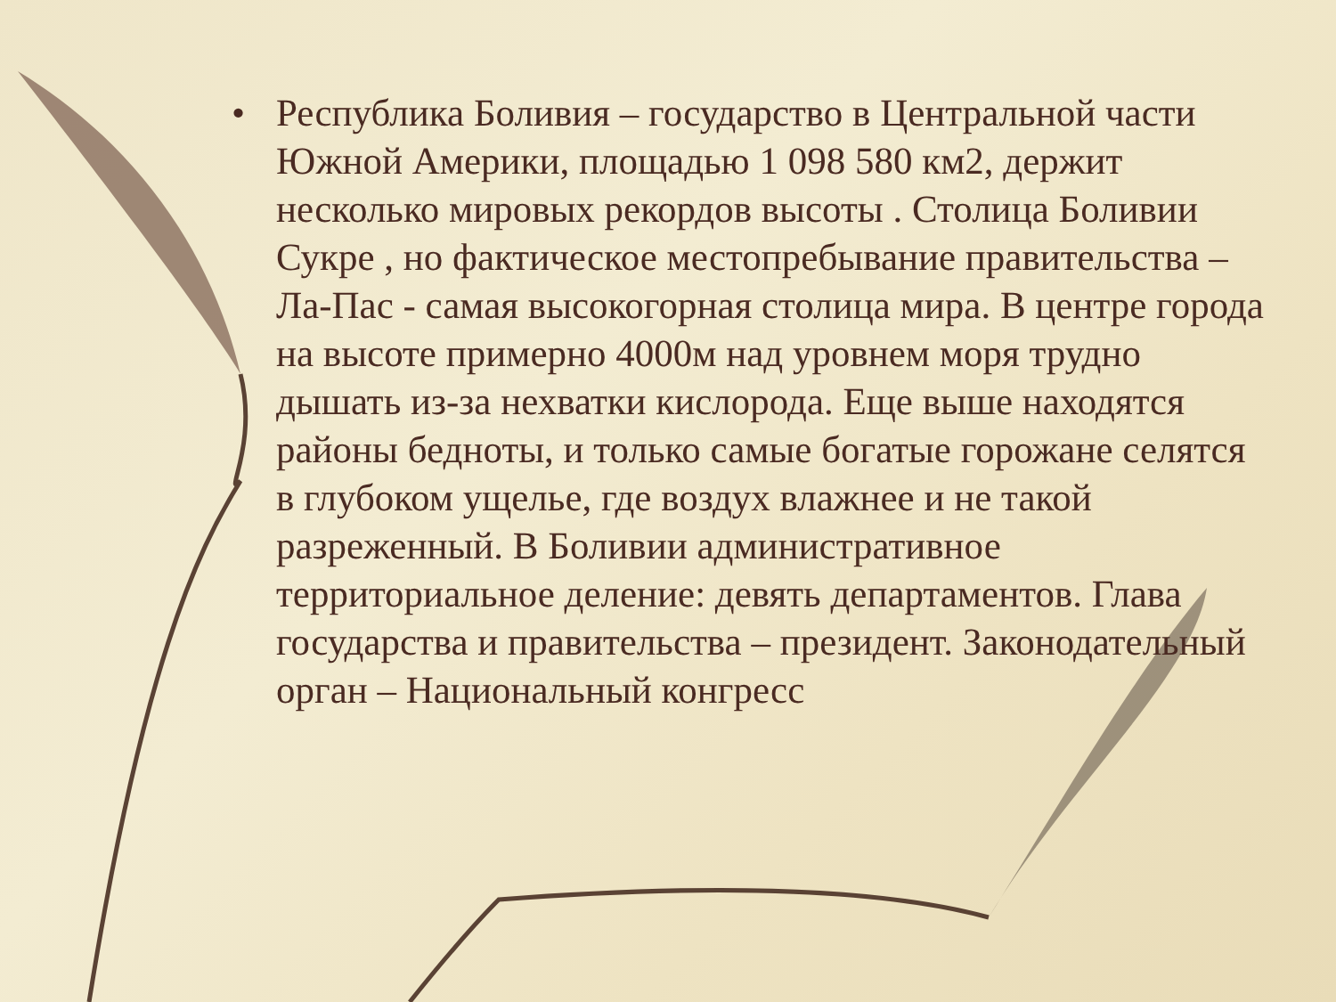• Республика Боливия – государство в Центральной части Южной Америки, площадью 1 098 580 км2, держит несколько мировых рекордов высоты . Столица Боливии Сукре , но фактическое местопребывание правительства – Ла-Пас - самая высокогорная столица мира. В центре города на высоте примерно 4000м над уровнем моря трудно дышать из-за нехватки кислорода. Еще выше находятся районы бедноты, и только самые богатые горожане селятся в глубоком ущелье, где воздух влажнее и не такой разреженный. В Боливии административное территориальное деление: девять департаментов. Глава государства и правительства – президент. Законодательный орган – Национальный конгресс